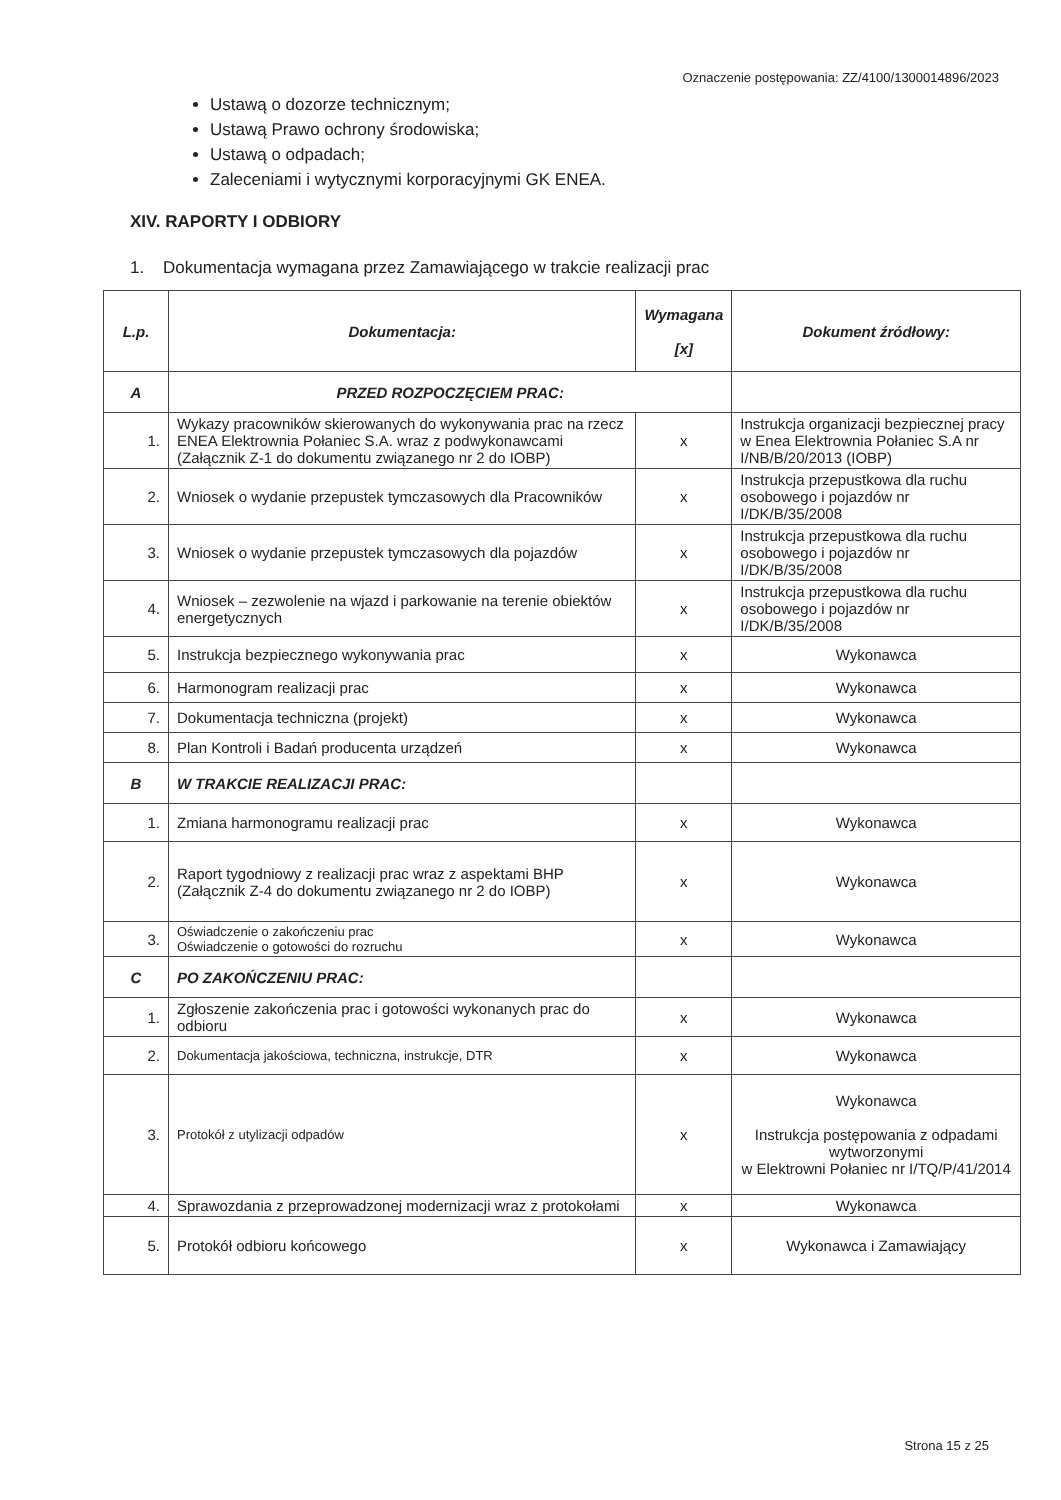Oznaczenie postępowania: ZZ/4100/1300014896/2023
Ustawą o dozorze technicznym;
Ustawą Prawo ochrony środowiska;
Ustawą o odpadach;
Zaleceniami i wytycznymi korporacyjnymi GK ENEA.
XIV. RAPORTY I ODBIORY
1. Dokumentacja wymagana przez Zamawiającego w trakcie realizacji prac
| L.p. | Dokumentacja: | Wymagana [x] | Dokument źródłowy: |
| --- | --- | --- | --- |
| A | PRZED ROZPOCZĘCIEM PRAC: | | |
| 1. | Wykazy pracowników skierowanych do wykonywania prac na rzecz ENEA Elektrownia Połaniec S.A. wraz z podwykonawcami (Załącznik Z-1 do dokumentu związanego nr 2 do IOBP) | x | Instrukcja organizacji bezpiecznej pracy w Enea Elektrownia Połaniec S.A nr I/NB/B/20/2013 (IOBP) |
| 2. | Wniosek o wydanie przepustek tymczasowych dla Pracowników | x | Instrukcja przepustkowa dla ruchu osobowego i pojazdów nr I/DK/B/35/2008 |
| 3. | Wniosek o wydanie przepustek tymczasowych dla pojazdów | x | Instrukcja przepustkowa dla ruchu osobowego i pojazdów nr I/DK/B/35/2008 |
| 4. | Wniosek – zezwolenie na wjazd i parkowanie na terenie obiektów energetycznych | x | Instrukcja przepustkowa dla ruchu osobowego i pojazdów nr I/DK/B/35/2008 |
| 5. | Instrukcja bezpiecznego wykonywania prac | x | Wykonawca |
| 6. | Harmonogram realizacji prac | x | Wykonawca |
| 7. | Dokumentacja techniczna (projekt) | x | Wykonawca |
| 8. | Plan Kontroli i Badań producenta urządzeń | x | Wykonawca |
| B | W TRAKCIE REALIZACJI PRAC: | | |
| 1. | Zmiana harmonogramu realizacji prac | x | Wykonawca |
| 2. | Raport tygodniowy z realizacji prac wraz z aspektami BHP (Załącznik Z-4 do dokumentu związanego nr 2 do IOBP) | x | Wykonawca |
| 3. | Oświadczenie o zakończeniu prac Oświadczenie o gotowości do rozruchu | x | Wykonawca |
| C | PO ZAKOŃCZENIU PRAC: | | |
| 1. | Zgłoszenie zakończenia prac i gotowości wykonanych prac do odbioru | x | Wykonawca |
| 2. | Dokumentacja jakościowa, techniczna, instrukcje, DTR | x | Wykonawca |
| 3. | Protokół z utylizacji odpadów | x | Wykonawca Instrukcja postępowania z odpadami wytworzonymi w Elektrowni Połaniec nr I/TQ/P/41/2014 |
| 4. | Sprawozdania z przeprowadzonej modernizacji wraz z protokołami | x | Wykonawca |
| 5. | Protokół odbioru końcowego | x | Wykonawca i Zamawiający |
Strona 15 z 25